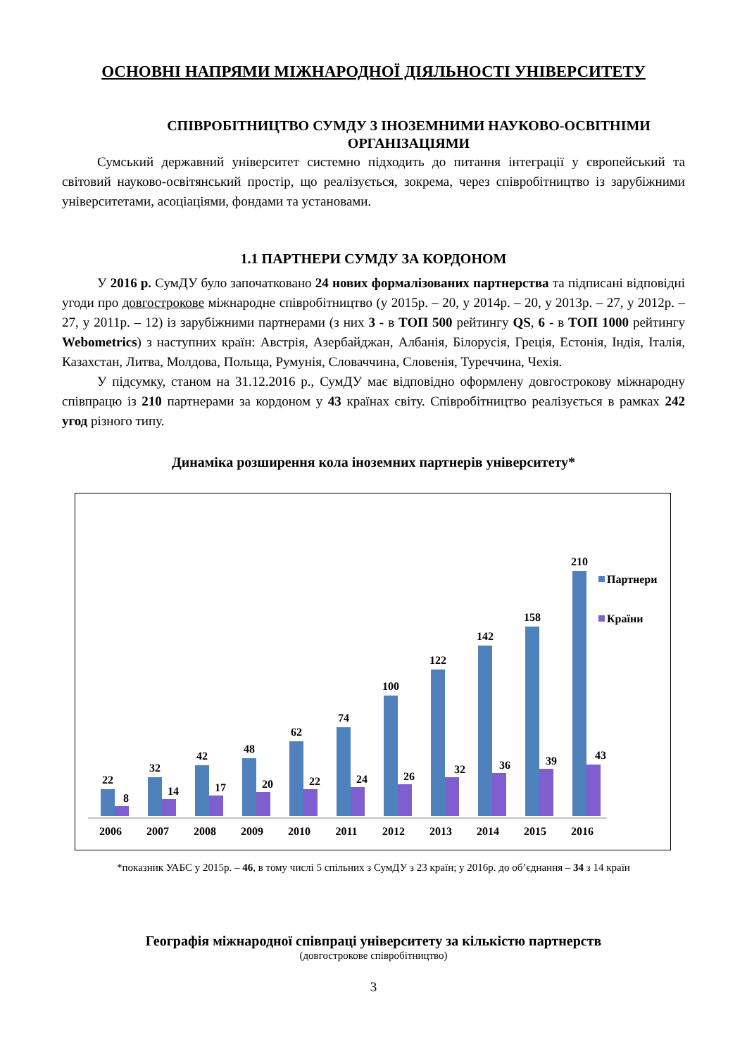ОСНОВНІ НАПРЯМИ МІЖНАРОДНОЇ ДІЯЛЬНОСТІ УНІВЕРСИТЕТУ
СПІВРОБІТНИЦТВО СУМДУ З ІНОЗЕМНИМИ НАУКОВО-ОСВІТНІМИ ОРГАНІЗАЦІЯМИ
Сумський державний університет системно підходить до питання інтеграції у європейський та світовий науково-освітянський простір, що реалізується, зокрема, через співробітництво із зарубіжними університетами, асоціаціями, фондами та установами.
1.1 ПАРТНЕРИ СУМДУ ЗА КОРДОНОМ
У 2016 р. СумДУ було започатковано 24 нових формалізованих партнерства та підписані відповідні угоди про довгострокове міжнародне співробітництво (у 2015р. – 20, у 2014р. – 20, у 2013р. – 27, у 2012р. – 27, у 2011р. – 12) із зарубіжними партнерами (з них 3 - в ТОП 500 рейтингу QS, 6 - в ТОП 1000 рейтингу Webometrics) з наступних країн: Австрія, Азербайджан, Албанія, Білорусія, Греція, Естонія, Індія, Італія, Казахстан, Литва, Молдова, Польща, Румунія, Словаччина, Словенія, Туреччина, Чехія.
У підсумку, станом на 31.12.2016 р., СумДУ має відповідно оформлену довгострокову міжнародну співпрацю із 210 партнерами за кордоном у 43 країнах світу. Співробітництво реалізується в рамках 242 угод різного типу.
Динаміка розширення кола іноземних партнерів університету*
22
8
32
14
42
17
48
20
62
22
74
24
100
26
122
32
142
36
158
39
210
43
2006
2007
2008
2009
2010
2011
2012
2013
2014
2015
2016
Партнери
Країни
*показник УАБС у 2015р. – 46, в тому числі 5 спільних з СумДУ з 23 країн; у 2016р. до об’єднання – 34 з 14 країн
Географія міжнародної співпраці університету за кількістю партнерств
(довгострокове співробітництво)
3